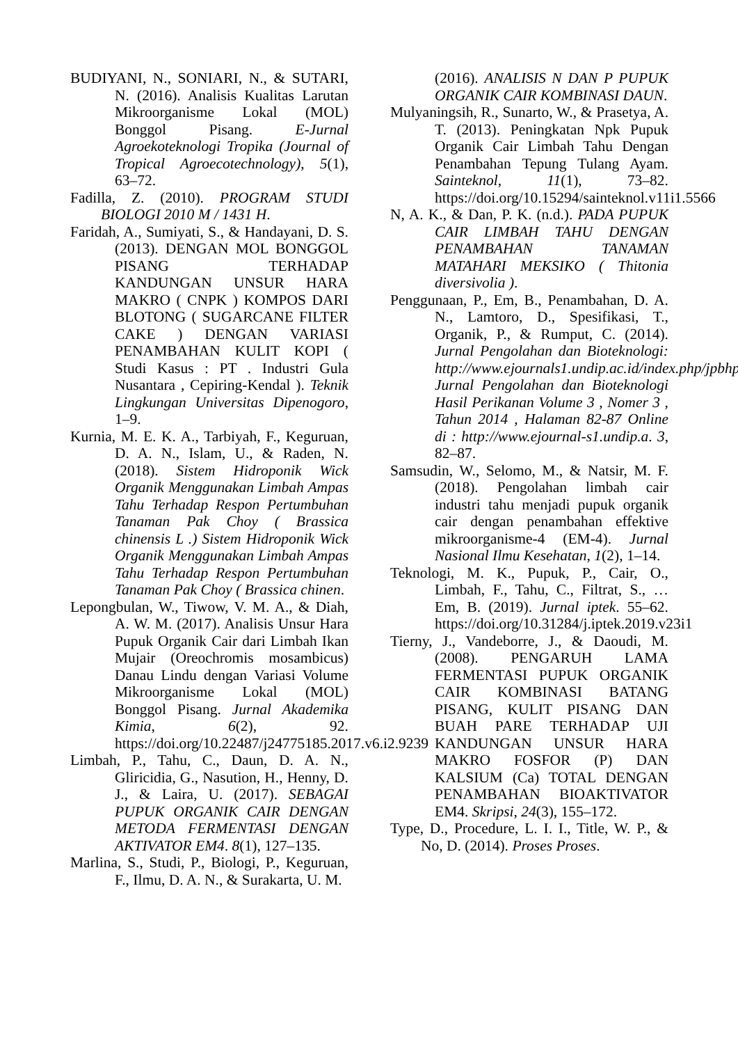BUDIYANI, N., SONIARI, N., & SUTARI, N. (2016). Analisis Kualitas Larutan Mikroorganisme Lokal (MOL) Bonggol Pisang. E-Jurnal Agroekoteknologi Tropika (Journal of Tropical Agroecotechnology), 5(1), 63–72.
Fadilla, Z. (2010). PROGRAM STUDI BIOLOGI 2010 M / 1431 H.
Faridah, A., Sumiyati, S., & Handayani, D. S. (2013). DENGAN MOL BONGGOL PISANG TERHADAP KANDUNGAN UNSUR HARA MAKRO ( CNPK ) KOMPOS DARI BLOTONG ( SUGARCANE FILTER CAKE ) DENGAN VARIASI PENAMBAHAN KULIT KOPI ( Studi Kasus : PT . Industri Gula Nusantara , Cepiring-Kendal ). Teknik Lingkungan Universitas Dipenogoro, 1–9.
Kurnia, M. E. K. A., Tarbiyah, F., Keguruan, D. A. N., Islam, U., & Raden, N. (2018). Sistem Hidroponik Wick Organik Menggunakan Limbah Ampas Tahu Terhadap Respon Pertumbuhan Tanaman Pak Choy ( Brassica chinensis L .) Sistem Hidroponik Wick Organik Menggunakan Limbah Ampas Tahu Terhadap Respon Pertumbuhan Tanaman Pak Choy ( Brassica chinen.
Lepongbulan, W., Tiwow, V. M. A., & Diah, A. W. M. (2017). Analisis Unsur Hara Pupuk Organik Cair dari Limbah Ikan Mujair (Oreochromis mosambicus) Danau Lindu dengan Variasi Volume Mikroorganisme Lokal (MOL) Bonggol Pisang. Jurnal Akademika Kimia, 6(2), 92. https://doi.org/10.22487/j24775185.2017.v6.i2.9239
Limbah, P., Tahu, C., Daun, D. A. N., Gliricidia, G., Nasution, H., Henny, D. J., & Laira, U. (2017). SEBAGAI PUPUK ORGANIK CAIR DENGAN METODA FERMENTASI DENGAN AKTIVATOR EM4. 8(1), 127–135.
Marlina, S., Studi, P., Biologi, P., Keguruan, F., Ilmu, D. A. N., & Surakarta, U. M.
(2016). ANALISIS N DAN P PUPUK ORGANIK CAIR KOMBINASI DAUN.
Mulyaningsih, R., Sunarto, W., & Prasetya, A. T. (2013). Peningkatan Npk Pupuk Organik Cair Limbah Tahu Dengan Penambahan Tepung Tulang Ayam. Sainteknol, 11(1), 73–82. https://doi.org/10.15294/sainteknol.v11i1.5566
N, A. K., & Dan, P. K. (n.d.). PADA PUPUK CAIR LIMBAH TAHU DENGAN PENAMBAHAN TANAMAN MATAHARI MEKSIKO ( Thitonia diversivolia ).
Penggunaan, P., Em, B., Penambahan, D. A. N., Lamtoro, D., Spesifikasi, T., Organik, P., & Rumput, C. (2014). Jurnal Pengolahan dan Bioteknologi: http://www.ejournals1.undip.ac.id/index.php/jpbhp Jurnal Pengolahan dan Bioteknologi Hasil Perikanan Volume 3 , Nomer 3 , Tahun 2014 , Halaman 82-87 Online di : http://www.ejournal-s1.undip.a. 3, 82–87.
Samsudin, W., Selomo, M., & Natsir, M. F. (2018). Pengolahan limbah cair industri tahu menjadi pupuk organik cair dengan penambahan effektive mikroorganisme-4 (EM-4). Jurnal Nasional Ilmu Kesehatan, 1(2), 1–14.
Teknologi, M. K., Pupuk, P., Cair, O., Limbah, F., Tahu, C., Filtrat, S., … Em, B. (2019). Jurnal iptek. 55–62. https://doi.org/10.31284/j.iptek.2019.v23i1
Tierny, J., Vandeborre, J., & Daoudi, M. (2008). PENGARUH LAMA FERMENTASI PUPUK ORGANIK CAIR KOMBINASI BATANG PISANG, KULIT PISANG DAN BUAH PARE TERHADAP UJI KANDUNGAN UNSUR HARA MAKRO FOSFOR (P) DAN KALSIUM (Ca) TOTAL DENGAN PENAMBAHAN BIOAKTIVATOR EM4. Skripsi, 24(3), 155–172.
Type, D., Procedure, L. I. I., Title, W. P., & No, D. (2014). Proses Proses.